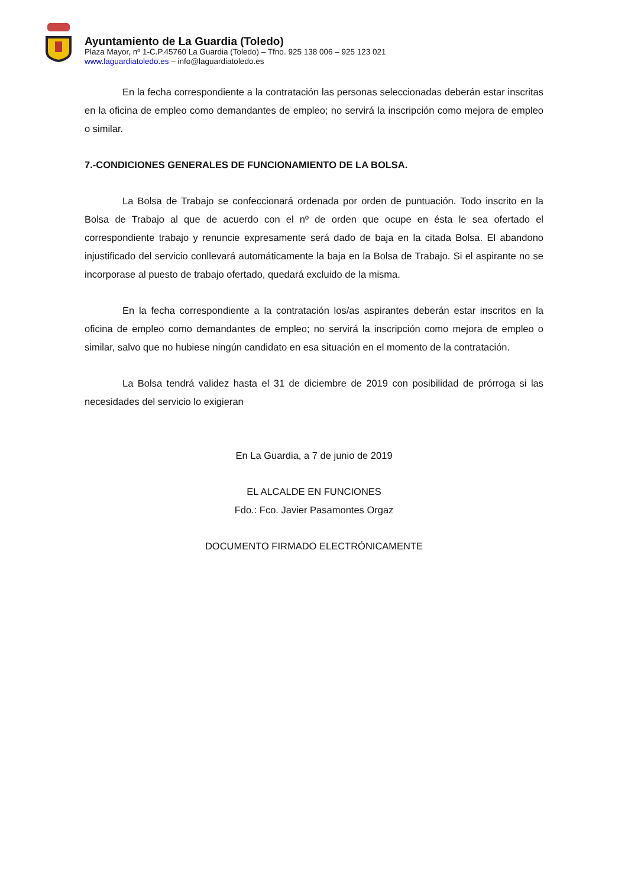Ayuntamiento de La Guardia (Toledo)
Plaza Mayor, nº 1-C.P.45760 La Guardia (Toledo) – Tfno. 925 138 006 – 925 123 021
www.laguardiatoledo.es – info@laguardiatoledo.es
En la fecha correspondiente a la contratación las personas seleccionadas deberán estar inscritas en la oficina de empleo como demandantes de empleo; no servirá la inscripción como mejora de empleo o similar.
7.-CONDICIONES GENERALES DE FUNCIONAMIENTO DE LA BOLSA.
La Bolsa de Trabajo se confeccionará ordenada por orden de puntuación. Todo inscrito en la Bolsa de Trabajo al que de acuerdo con el nº de orden que ocupe en ésta le sea ofertado el correspondiente trabajo y renuncie expresamente será dado de baja en la citada Bolsa. El abandono injustificado del servicio conllevará automáticamente la baja en la Bolsa de Trabajo. Si el aspirante no se incorporase al puesto de trabajo ofertado, quedará excluido de la misma.
En la fecha correspondiente a la contratación los/as aspirantes deberán estar inscritos en la oficina de empleo como demandantes de empleo; no servirá la inscripción como mejora de empleo o similar, salvo que no hubiese ningún candidato en esa situación en el momento de la contratación.
La Bolsa tendrá validez hasta el 31 de diciembre de 2019 con posibilidad de prórroga si las necesidades del servicio lo exigieran
En La Guardia, a 7 de junio de 2019
EL ALCALDE EN FUNCIONES
Fdo.: Fco. Javier Pasamontes Orgaz
DOCUMENTO FIRMADO ELECTRÓNICAMENTE